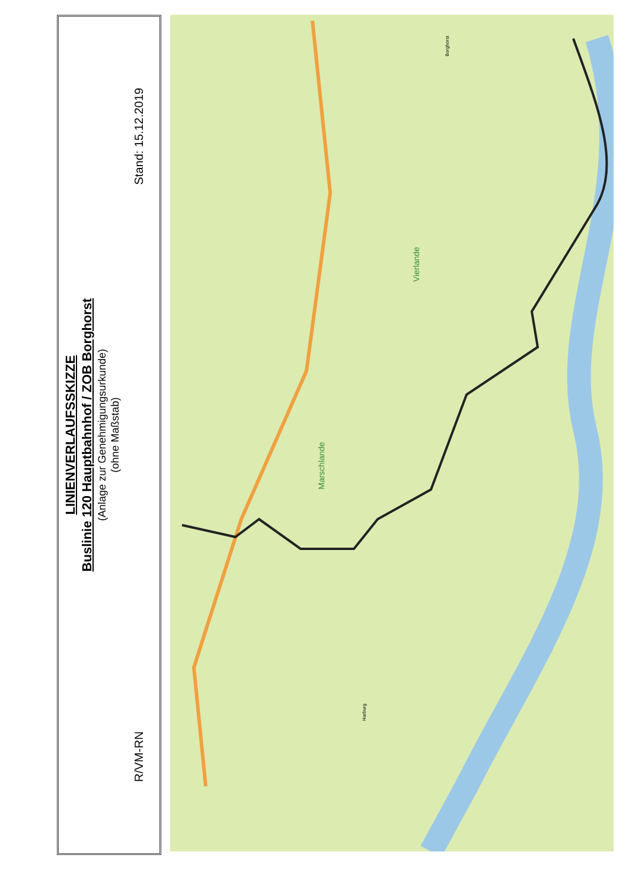LINIENVERLAUFSSKIZZE
Buslinie 120 Hauptbahnhof / ZOB Borghorst
(Anlage zur Genehmigungsurkunde)
(ohne Maßstab)
R/VM-RN Stand: 15.12.2019
Vierlande
Marschlande
Borghorst
Harburg